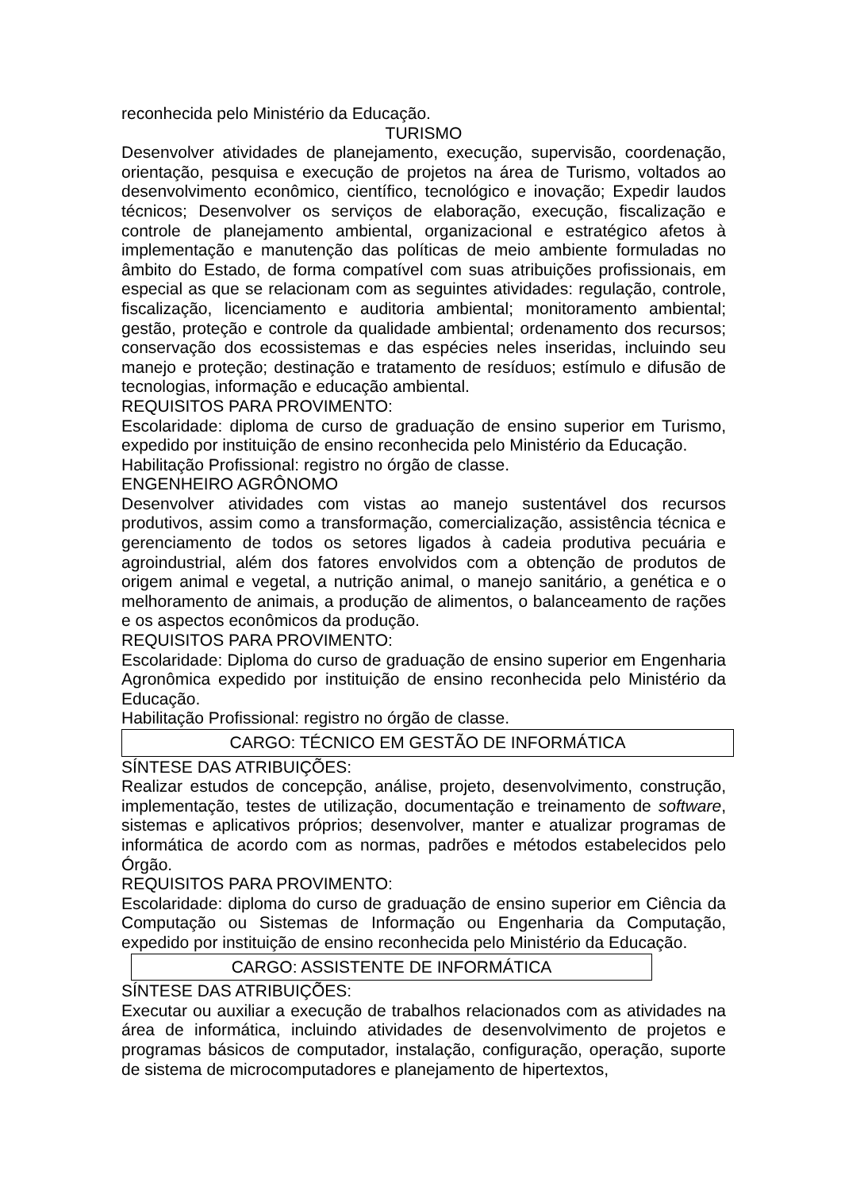reconhecida pelo Ministério da Educação.
TURISMO
Desenvolver atividades de planejamento, execução, supervisão, coordenação, orientação, pesquisa e execução de projetos na área de Turismo, voltados ao desenvolvimento econômico, científico, tecnológico e inovação; Expedir laudos técnicos; Desenvolver os serviços de elaboração, execução, fiscalização e controle de planejamento ambiental, organizacional e estratégico afetos à implementação e manutenção das políticas de meio ambiente formuladas no âmbito do Estado, de forma compatível com suas atribuições profissionais, em especial as que se relacionam com as seguintes atividades: regulação, controle, fiscalização, licenciamento e auditoria ambiental; monitoramento ambiental; gestão, proteção e controle da qualidade ambiental; ordenamento dos recursos; conservação dos ecossistemas e das espécies neles inseridas, incluindo seu manejo e proteção; destinação e tratamento de resíduos; estímulo e difusão de tecnologias, informação e educação ambiental.
REQUISITOS PARA PROVIMENTO:
Escolaridade: diploma de curso de graduação de ensino superior em Turismo, expedido por instituição de ensino reconhecida pelo Ministério da Educação.
Habilitação Profissional: registro no órgão de classe.
ENGENHEIRO AGRÔNOMO
Desenvolver atividades com vistas ao manejo sustentável dos recursos produtivos, assim como a transformação, comercialização, assistência técnica e gerenciamento de todos os setores ligados à cadeia produtiva pecuária e agroindustrial, além dos fatores envolvidos com a obtenção de produtos de origem animal e vegetal, a nutrição animal, o manejo sanitário, a genética e o melhoramento de animais, a produção de alimentos, o balanceamento de rações e os aspectos econômicos da produção.
REQUISITOS PARA PROVIMENTO:
Escolaridade: Diploma do curso de graduação de ensino superior em Engenharia Agronômica expedido por instituição de ensino reconhecida pelo Ministério da Educação.
Habilitação Profissional: registro no órgão de classe.
CARGO: TÉCNICO EM GESTÃO DE INFORMÁTICA
SÍNTESE DAS ATRIBUIÇÕES:
Realizar estudos de concepção, análise, projeto, desenvolvimento, construção, implementação, testes de utilização, documentação e treinamento de software, sistemas e aplicativos próprios; desenvolver, manter e atualizar programas de informática de acordo com as normas, padrões e métodos estabelecidos pelo Órgão.
REQUISITOS PARA PROVIMENTO:
Escolaridade: diploma do curso de graduação de ensino superior em Ciência da Computação ou Sistemas de Informação ou Engenharia da Computação, expedido por instituição de ensino reconhecida pelo Ministério da Educação.
CARGO: ASSISTENTE DE INFORMÁTICA
SÍNTESE DAS ATRIBUIÇÕES:
Executar ou auxiliar a execução de trabalhos relacionados com as atividades na área de informática, incluindo atividades de desenvolvimento de projetos e programas básicos de computador, instalação, configuração, operação, suporte de sistema de microcomputadores e planejamento de hipertextos,